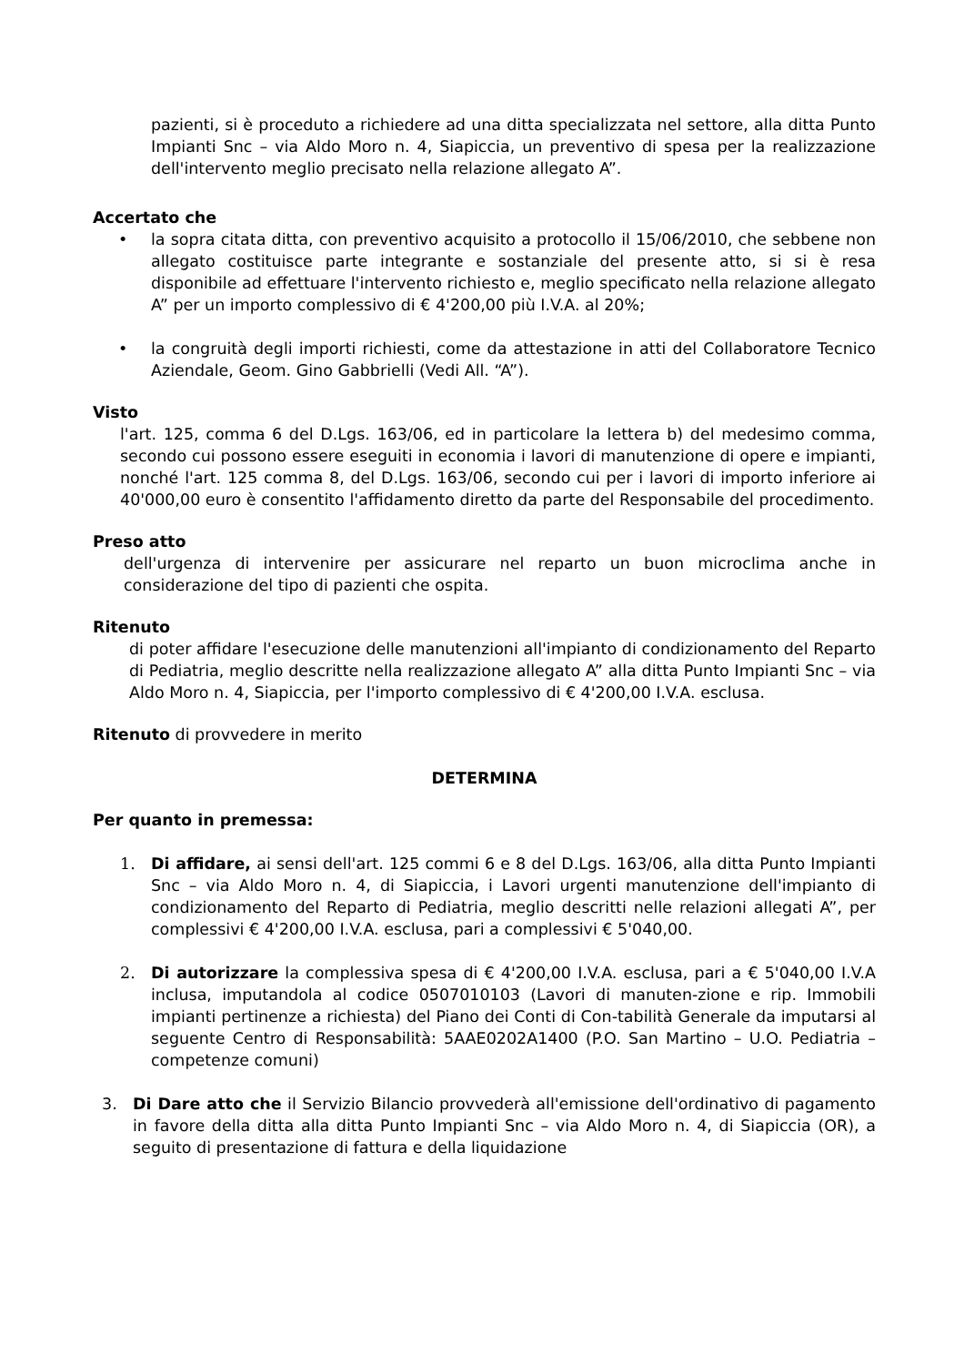pazienti, si è proceduto a richiedere ad una ditta specializzata nel settore, alla ditta Punto Impianti Snc – via Aldo Moro n. 4, Siapiccia, un preventivo di spesa per la realizzazione dell'intervento meglio precisato nella relazione allegato A”.
Accertato che
• la sopra citata ditta, con preventivo acquisito a protocollo il 15/06/2010, che sebbene non allegato costituisce parte integrante e sostanziale del presente atto, si si è resa disponibile ad effettuare l'intervento richiesto e, meglio specificato nella relazione allegato A” per un importo complessivo di € 4'200,00 più I.V.A. al 20%;
• la congruità degli importi richiesti, come da attestazione in atti del Collaboratore Tecnico Aziendale, Geom. Gino Gabbrielli (Vedi All. “A”).
Visto
l'art. 125, comma 6 del D.Lgs. 163/06, ed in particolare la lettera b) del medesimo comma, secondo cui possono essere eseguiti in economia i lavori di manutenzione di opere e impianti, nonché l'art. 125 comma 8, del D.Lgs. 163/06, secondo cui per i lavori di importo inferiore ai 40'000,00 euro è consentito l'affidamento diretto da parte del Responsabile del procedimento.
Preso atto
dell'urgenza di intervenire per assicurare nel reparto un buon microclima anche in considerazione del tipo di pazienti che ospita.
Ritenuto
di poter affidare l'esecuzione delle manutenzioni all'impianto di condizionamento del Reparto di Pediatria, meglio descritte nella realizzazione allegato A” alla ditta Punto Impianti Snc – via Aldo Moro n. 4, Siapiccia, per l'importo complessivo di € 4'200,00 I.V.A. esclusa.
Ritenuto di provvedere in merito
DETERMINA
Per quanto in premessa:
1. Di affidare, ai sensi dell'art. 125 commi 6 e 8 del D.Lgs. 163/06, alla ditta Punto Impianti Snc – via Aldo Moro n. 4, di Siapiccia, i Lavori urgenti manutenzione dell'impianto di condizionamento del Reparto di Pediatria, meglio descritti nelle relazioni allegati A”, per complessivi € 4'200,00 I.V.A. esclusa, pari a complessivi € 5'040,00.
2. Di autorizzare la complessiva spesa di € 4'200,00 I.V.A. esclusa, pari a € 5'040,00 I.V.A inclusa, imputandola al codice 0507010103 (Lavori di manuten-zione e rip. Immobili impianti pertinenze a richiesta) del Piano dei Conti di Con-tabilità Generale da imputarsi al seguente Centro di Responsabilità: 5AAE0202A1400 (P.O. San Martino – U.O. Pediatria – competenze comuni)
3. Di Dare atto che il Servizio Bilancio provvederà all'emissione dell'ordinativo di pagamento in favore della ditta alla ditta Punto Impianti Snc – via Aldo Moro n. 4, di Siapiccia (OR), a seguito di presentazione di fattura e della liquidazione